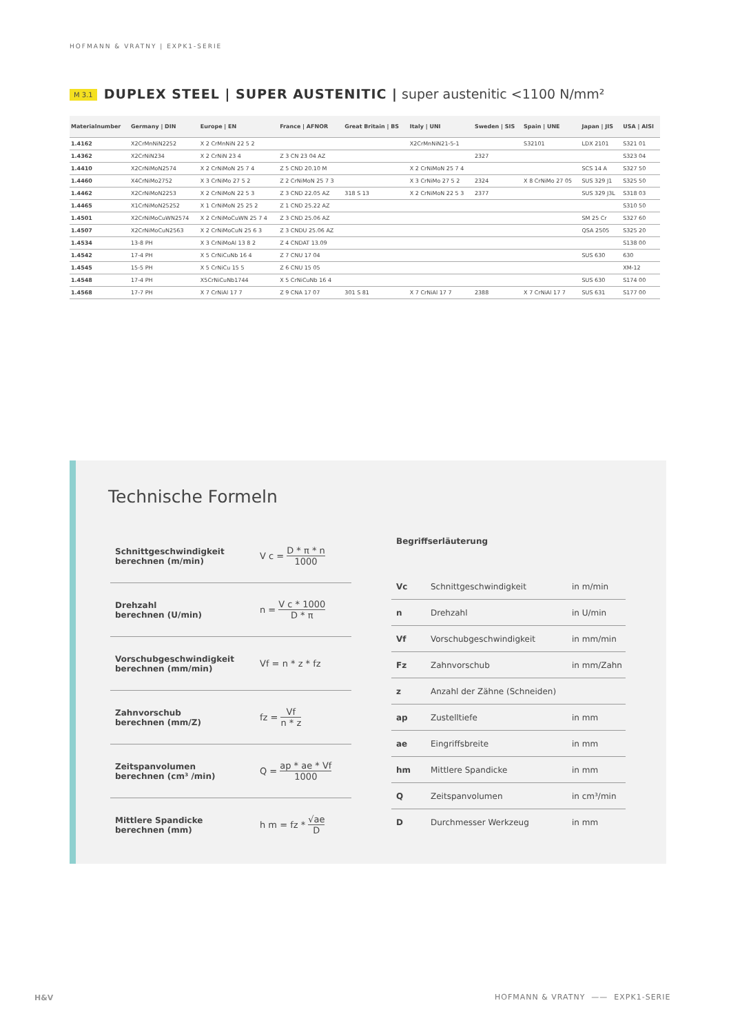HOFMANN & VRATNY | EXPK1-SERIE
M 3.1 DUPLEX STEEL | SUPER AUSTENITIC | super austenitic <1100 N/mm²
| Materialnumber | Germany / DIN | Europe / EN | France / AFNOR | Great Britain / BS | Italy / UNI | Sweden / SIS | Spain / UNE | Japan / JIS | USA / AISI |
| --- | --- | --- | --- | --- | --- | --- | --- | --- | --- |
| 1.4162 | X2CrMnNiN2252 | X 2 CrMnNiN 22 5 2 | | | X2CrMnNiN21-5-1 | | S32101 | LDX 2101 | S321 01 |
| 1.4362 | X2CrNiN234 | X 2 CrNiN 23 4 | Z 3 CN 23 04 AZ | | | 2327 | | | S323 04 |
| 1.4410 | X2CrNiMoN2574 | X 2 CrNiMoN 25 7 4 | Z 5 CND 20.10 M | | X 2 CrNiMoN 25 7 4 | | | SCS 14 A | S327 50 |
| 1.4460 | X4CrNiMo2752 | X 3 CrNiMo 27 5 2 | Z 2 CrNiMoN 25 7 3 | | X 3 CrNiMo 27 5 2 | 2324 | X 8 CrNiMo 27 05 | SUS 329 J1 | S325 50 |
| 1.4462 | X2CrNiMoN2253 | X 2 CrNiMoN 22 5 3 | Z 3 CND 22.05 AZ | 318 S 13 | X 2 CrNiMoN 22 5 3 | 2377 | | SUS 329 J3L | S318 03 |
| 1.4465 | X1CrNiMoN25252 | X 1 CrNiMoN 25 25 2 | Z 1 CND 25.22 AZ | | | | | | S310 50 |
| 1.4501 | X2CrNiMoCuWN2574 | X 2 CrNiMoCuWN 25 7 4 | Z 3 CND 25.06 AZ | | | | | SM 25 Cr | S327 60 |
| 1.4507 | X2CrNiMoCuN2563 | X 2 CrNiMoCuN 25 6 3 | Z 3 CNDU 25.06 AZ | | | | | QSA 2505 | S325 20 |
| 1.4534 | 13-8 PH | X 3 CrNiMoAl 13 8 2 | Z 4 CNDAT 13.09 | | | | | | S138 00 |
| 1.4542 | 17-4 PH | X 5 CrNiCuNb 16 4 | Z 7 CNU 17 04 | | | | | SUS 630 | 630 |
| 1.4545 | 15-5 PH | X 5 CrNiCu 15 5 | Z 6 CNU 15 05 | | | | | | XM-12 |
| 1.4548 | 17-4 PH | X5CrNiCuNb1744 | X 5 CrNiCuNb 16 4 | | | | | SUS 630 | S174 00 |
| 1.4568 | 17-7 PH | X 7 CrNiAl 17 7 | Z 9 CNA 17 07 | 301 S 81 | X 7 CrNiAl 17 7 | 2388 | X 7 CrNiAl 17 7 | SUS 631 | S177 00 |
Technische Formeln
Schnittgeschwindigkeit
berechnen (m/min)
V c = D * π * n 1000
Drehzahl
berechnen (U/min)
n = V c * 1000 D * π
Vorschubgeschwindigkeit
berechnen (mm/min)
Vf = n * z * fz
Zahnvorschub
berechnen (mm/Z)
fz = Vf n * z
Zeitspanvolumen
berechnen (cm³ /min)
Q = ap * ae * Vf 1000
Mittlere Spandicke
berechnen (mm)
h m = fz * √ae D
Begriffserläuterung
Vc Schnittgeschwindigkeit in m/min
n Drehzahl in U/min
Vf Vorschubgeschwindigkeit in mm/min
Fz Zahnvorschub in mm/Zahn
z Anzahl der Zähne (Schneiden)
ap Zustelltiefe in mm
ae Eingriffsbreite in mm
hm Mittlere Spandicke in mm
Q Zeitspanvolumen in cm³/min
D Durchmesser Werkzeug in mm
H&V
HOFMANN & VRATNY —— EXPK1-SERIE